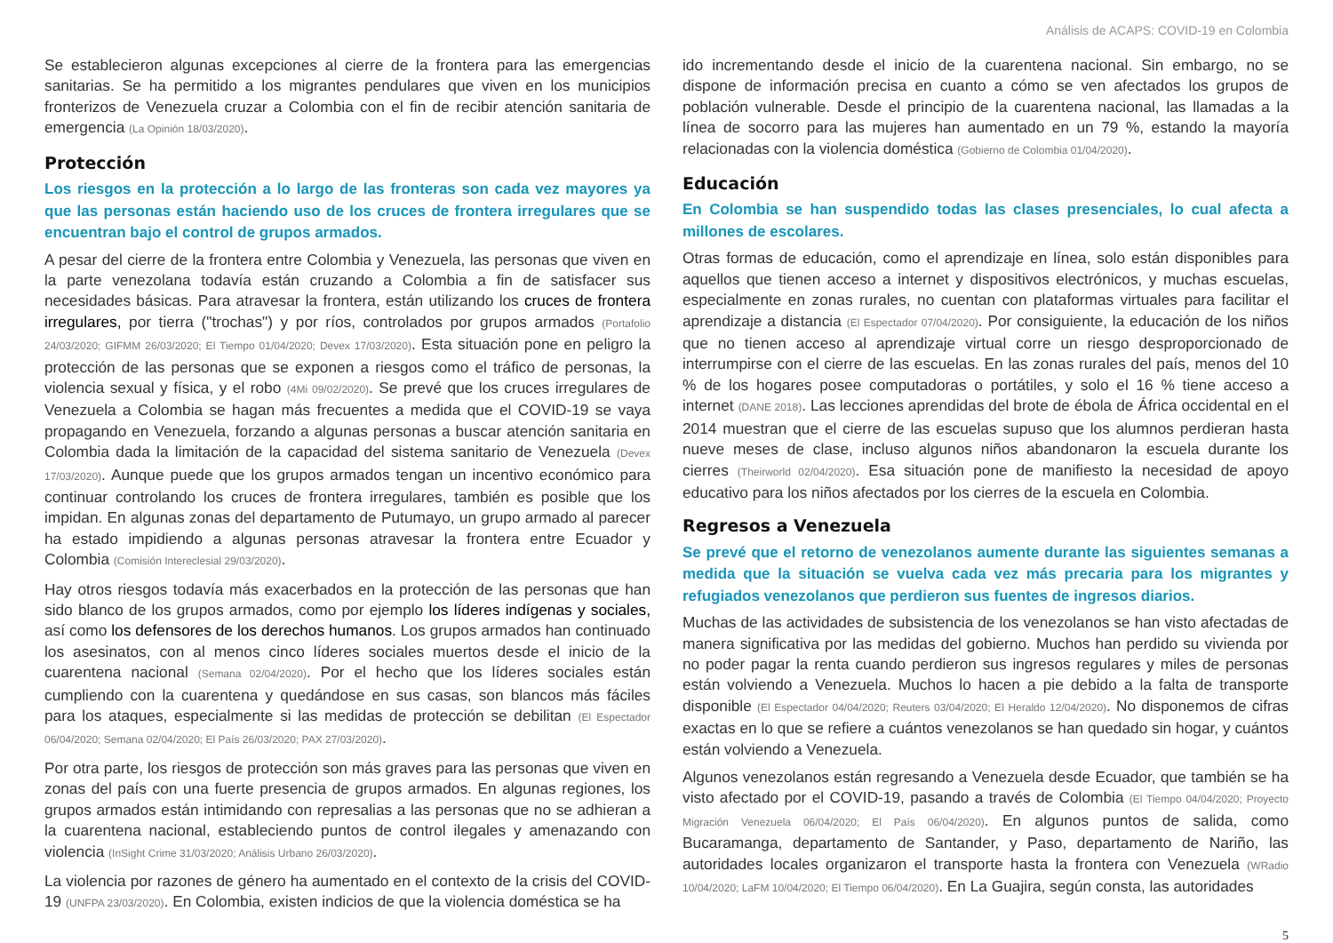Análisis de ACAPS: COVID-19 en Colombia
Se establecieron algunas excepciones al cierre de la frontera para las emergencias sanitarias. Se ha permitido a los migrantes pendulares que viven en los municipios fronterizos de Venezuela cruzar a Colombia con el fin de recibir atención sanitaria de emergencia (La Opinión 18/03/2020).
Protección
Los riesgos en la protección a lo largo de las fronteras son cada vez mayores ya que las personas están haciendo uso de los cruces de frontera irregulares que se encuentran bajo el control de grupos armados.
A pesar del cierre de la frontera entre Colombia y Venezuela, las personas que viven en la parte venezolana todavía están cruzando a Colombia a fin de satisfacer sus necesidades básicas. Para atravesar la frontera, están utilizando los cruces de frontera irregulares, por tierra ("trochas") y por ríos, controlados por grupos armados (Portafolio 24/03/2020; GIFMM 26/03/2020; El Tiempo 01/04/2020; Devex 17/03/2020). Esta situación pone en peligro la protección de las personas que se exponen a riesgos como el tráfico de personas, la violencia sexual y física, y el robo (4Mi 09/02/2020). Se prevé que los cruces irregulares de Venezuela a Colombia se hagan más frecuentes a medida que el COVID-19 se vaya propagando en Venezuela, forzando a algunas personas a buscar atención sanitaria en Colombia dada la limitación de la capacidad del sistema sanitario de Venezuela (Devex 17/03/2020). Aunque puede que los grupos armados tengan un incentivo económico para continuar controlando los cruces de frontera irregulares, también es posible que los impidan. En algunas zonas del departamento de Putumayo, un grupo armado al parecer ha estado impidiendo a algunas personas atravesar la frontera entre Ecuador y Colombia (Comisión Intereclesial 29/03/2020).
Hay otros riesgos todavía más exacerbados en la protección de las personas que han sido blanco de los grupos armados, como por ejemplo los líderes indígenas y sociales, así como los defensores de los derechos humanos. Los grupos armados han continuado los asesinatos, con al menos cinco líderes sociales muertos desde el inicio de la cuarentena nacional (Semana 02/04/2020). Por el hecho que los líderes sociales están cumpliendo con la cuarentena y quedándose en sus casas, son blancos más fáciles para los ataques, especialmente si las medidas de protección se debilitan (El Espectador 06/04/2020; Semana 02/04/2020; El País 26/03/2020; PAX 27/03/2020).
Por otra parte, los riesgos de protección son más graves para las personas que viven en zonas del país con una fuerte presencia de grupos armados. En algunas regiones, los grupos armados están intimidando con represalias a las personas que no se adhieran a la cuarentena nacional, estableciendo puntos de control ilegales y amenazando con violencia (InSight Crime 31/03/2020; Análisis Urbano 26/03/2020).
La violencia por razones de género ha aumentado en el contexto de la crisis del COVID-19 (UNFPA 23/03/2020). En Colombia, existen indicios de que la violencia doméstica se ha
ido incrementando desde el inicio de la cuarentena nacional. Sin embargo, no se dispone de información precisa en cuanto a cómo se ven afectados los grupos de población vulnerable. Desde el principio de la cuarentena nacional, las llamadas a la línea de socorro para las mujeres han aumentado en un 79 %, estando la mayoría relacionadas con la violencia doméstica (Gobierno de Colombia 01/04/2020).
Educación
En Colombia se han suspendido todas las clases presenciales, lo cual afecta a millones de escolares.
Otras formas de educación, como el aprendizaje en línea, solo están disponibles para aquellos que tienen acceso a internet y dispositivos electrónicos, y muchas escuelas, especialmente en zonas rurales, no cuentan con plataformas virtuales para facilitar el aprendizaje a distancia (El Espectador 07/04/2020). Por consiguiente, la educación de los niños que no tienen acceso al aprendizaje virtual corre un riesgo desproporcionado de interrumpirse con el cierre de las escuelas. En las zonas rurales del país, menos del 10 % de los hogares posee computadoras o portátiles, y solo el 16 % tiene acceso a internet (DANE 2018). Las lecciones aprendidas del brote de ébola de África occidental en el 2014 muestran que el cierre de las escuelas supuso que los alumnos perdieran hasta nueve meses de clase, incluso algunos niños abandonaron la escuela durante los cierres (Theirworld 02/04/2020). Esa situación pone de manifiesto la necesidad de apoyo educativo para los niños afectados por los cierres de la escuela en Colombia.
Regresos a Venezuela
Se prevé que el retorno de venezolanos aumente durante las siguientes semanas a medida que la situación se vuelva cada vez más precaria para los migrantes y refugiados venezolanos que perdieron sus fuentes de ingresos diarios.
Muchas de las actividades de subsistencia de los venezolanos se han visto afectadas de manera significativa por las medidas del gobierno. Muchos han perdido su vivienda por no poder pagar la renta cuando perdieron sus ingresos regulares y miles de personas están volviendo a Venezuela. Muchos lo hacen a pie debido a la falta de transporte disponible (El Espectador 04/04/2020; Reuters 03/04/2020; El Heraldo 12/04/2020). No disponemos de cifras exactas en lo que se refiere a cuántos venezolanos se han quedado sin hogar, y cuántos están volviendo a Venezuela.
Algunos venezolanos están regresando a Venezuela desde Ecuador, que también se ha visto afectado por el COVID-19, pasando a través de Colombia (El Tiempo 04/04/2020; Proyecto Migración Venezuela 06/04/2020; El País 06/04/2020). En algunos puntos de salida, como Bucaramanga, departamento de Santander, y Paso, departamento de Nariño, las autoridades locales organizaron el transporte hasta la frontera con Venezuela (WRadio 10/04/2020; LaFM 10/04/2020; El Tiempo 06/04/2020). En La Guajira, según consta, las autoridades
5